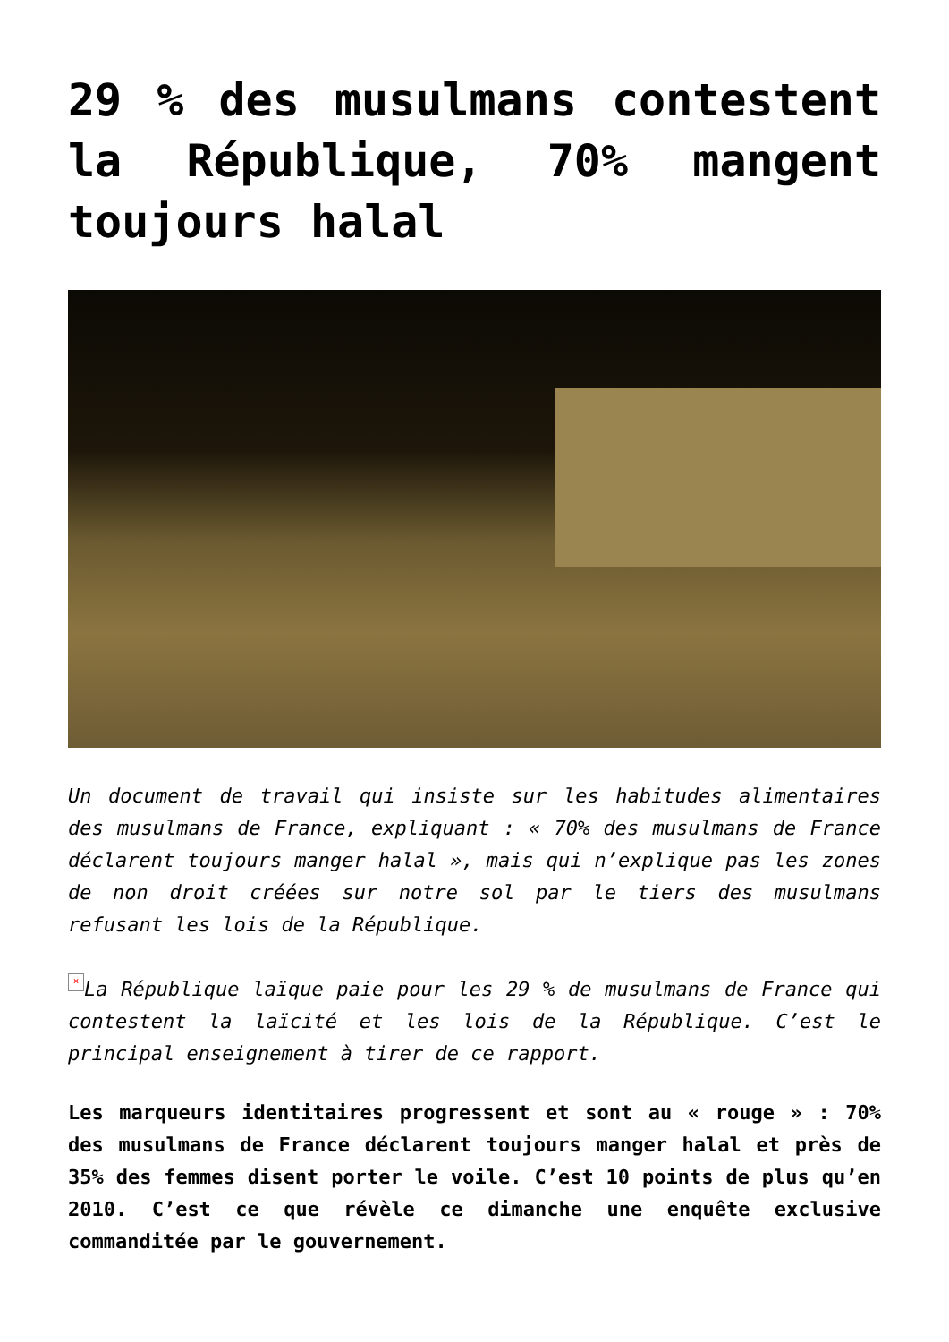29 % des musulmans contestent la République, 70% mangent toujours halal
Un document de travail qui insiste sur les habitudes alimentaires des musulmans de France, expliquant : « 70% des musulmans de France déclarent toujours manger halal », mais qui n’explique pas les zones de non droit créées sur notre sol par le tiers des musulmans refusant les lois de la République.
× La République laïque paie pour les 29 % de musulmans de France qui contestent la laïcité et les lois de la République. C’est le principal enseignement à tirer de ce rapport.
Les marqueurs identitaires progressent et sont au « rouge » : 70% des musulmans de France déclarent toujours manger halal et près de 35% des femmes disent porter le voile. C’est 10 points de plus qu’en 2010. C’est ce que révèle ce dimanche une enquête exclusive commanditée par le gouvernement.